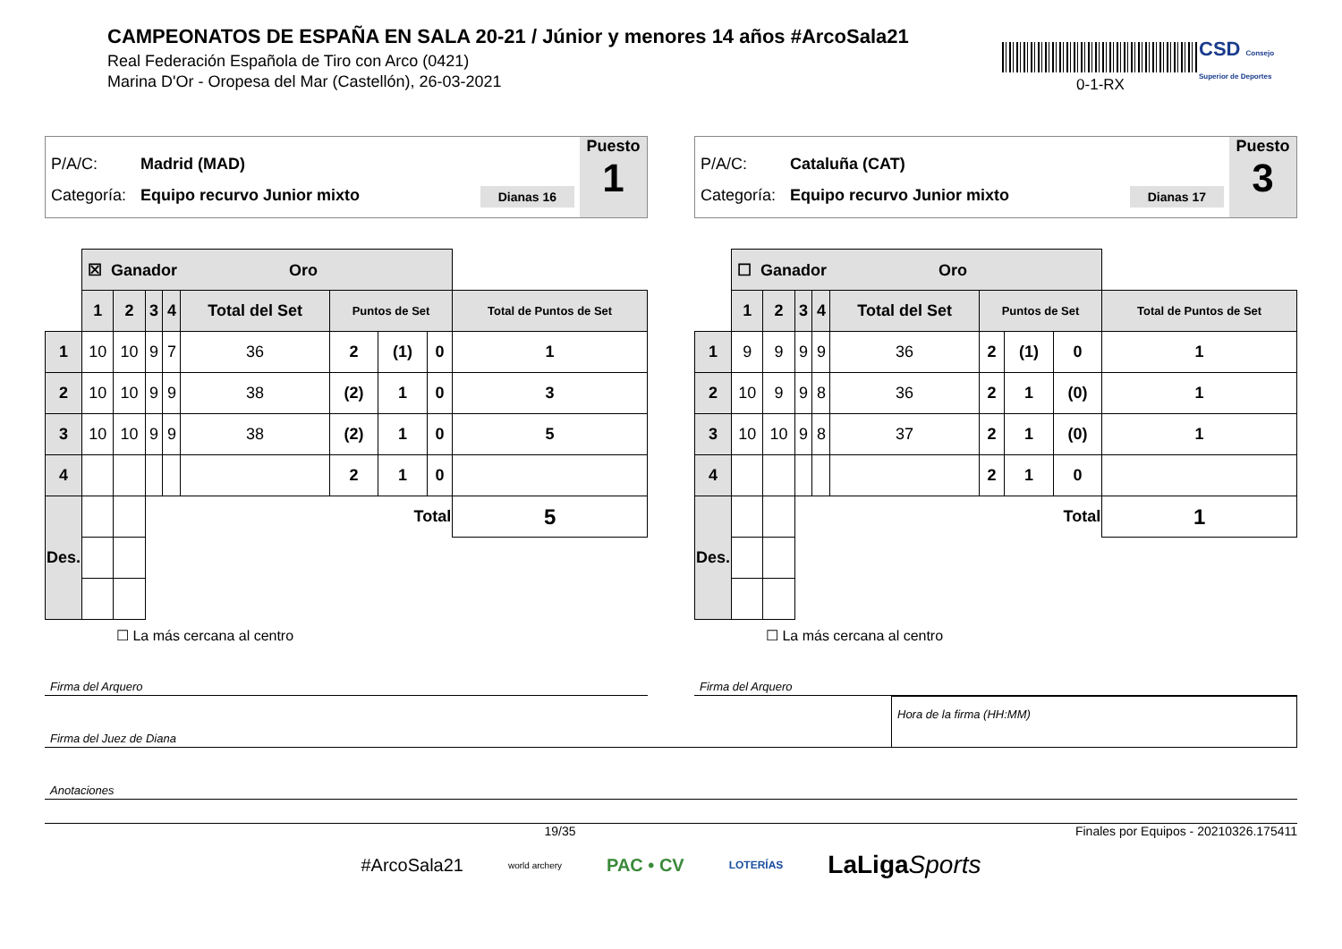CAMPEONATOS DE ESPAÑA EN SALA 20-21 / Júnior y menores 14 años #ArcoSala21
Real Federación Española de Tiro con Arco (0421)
Marina D'Or - Oropesa del Mar (Castellón), 26-03-2021
0-1-RX
CSD Consejo Superior de Deportes
P/A/C: Madrid (MAD)
Categoría: Equipo recurvo Junior mixto Dianas 16
Puesto
1
| | ☒ Ganador Oro | | | | | | | | |
| | 1 | 2 | 3 | 4 | Total del Set | Puntos de Set | | | Total de Puntos de Set |
| 1 | 10 | 10 | 9 | 7 | 36 | 2 | (1) | 0 | 1 |
| 2 | 10 | 10 | 9 | 9 | 38 | (2) | 1 | 0 | 3 |
| 3 | 10 | 10 | 9 | 9 | 38 | (2) | 1 | 0 | 5 |
| 4 | | | | | | 2 | 1 | 0 | |
| Des. | | | Total | | | | | | 5 |
☐ La más cercana al centro
P/A/C: Cataluña (CAT)
Categoría: Equipo recurvo Junior mixto Dianas 17
Puesto
3
| | ☐ Ganador Oro | | | | | | | | |
| | 1 | 2 | 3 | 4 | Total del Set | Puntos de Set | | | Total de Puntos de Set |
| 1 | 9 | 9 | 9 | 9 | 36 | 2 | (1) | 0 | 1 |
| 2 | 10 | 9 | 9 | 8 | 36 | 2 | 1 | (0) | 1 |
| 3 | 10 | 10 | 9 | 8 | 37 | 2 | 1 | (0) | 1 |
| 4 | | | | | | 2 | 1 | 0 | |
| Des. | | | Total | | | | | | 1 |
☐ La más cercana al centro
Firma del Arquero Firma del Arquero
Firma del Juez de Diana
Hora de la firma (HH:MM)
Anotaciones
19/35 Finales por Equipos - 20210326.175411
#ArcoSala21 world archery PAC • CV LOTERÍAS LaLigaSports